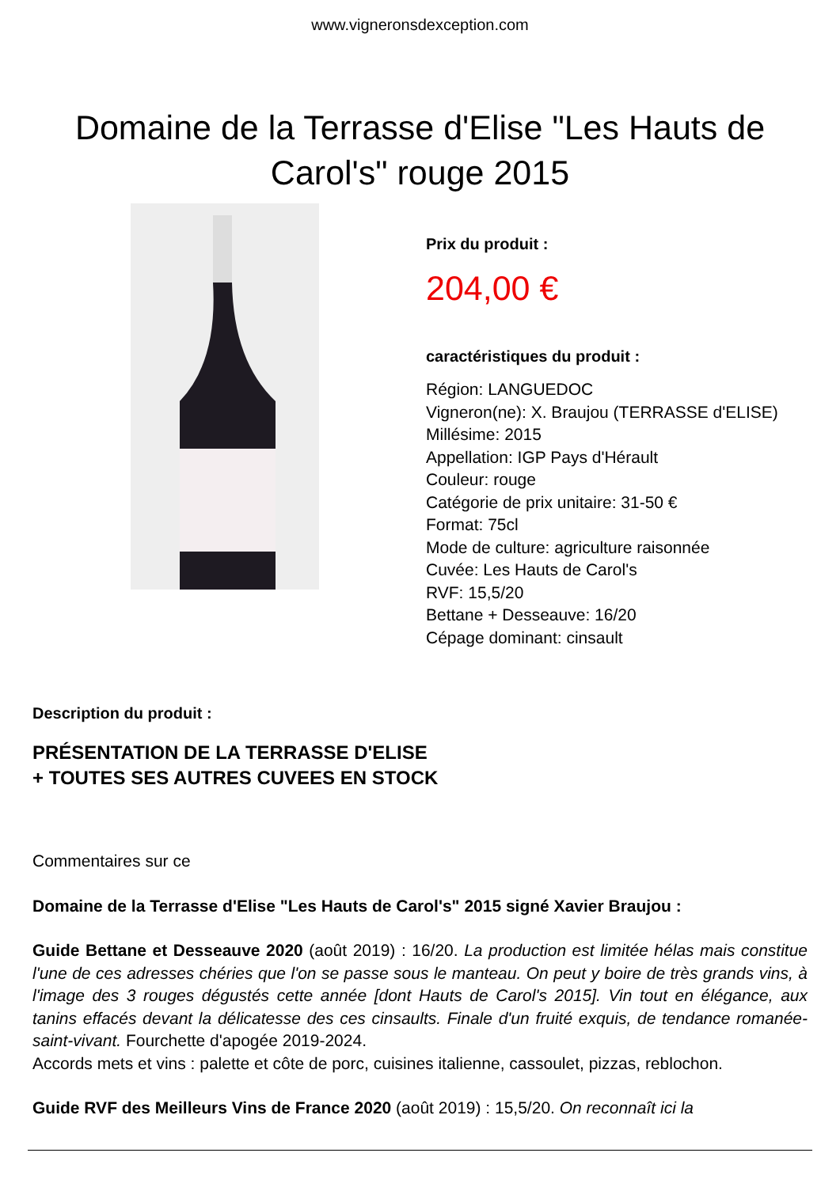www.vigneronsdexception.com
Domaine de la Terrasse d'Elise "Les Hauts de Carol's" rouge 2015
Prix du produit :
204,00 €
caractéristiques du produit :
Région: LANGUEDOC
Vigneron(ne): X. Braujou (TERRASSE d'ELISE)
Millésime: 2015
Appellation: IGP Pays d'Hérault
Couleur: rouge
Catégorie de prix unitaire: 31-50 €
Format: 75cl
Mode de culture: agriculture raisonnée
Cuvée: Les Hauts de Carol's
RVF: 15,5/20
Bettane + Desseauve: 16/20
Cépage dominant: cinsault
Description du produit :
PRÉSENTATION DE LA TERRASSE D'ELISE
+ TOUTES SES AUTRES CUVEES EN STOCK
Commentaires sur ce
Domaine de la Terrasse d'Elise "Les Hauts de Carol's" 2015 signé Xavier Braujou :
Guide Bettane et Desseauve 2020 (août 2019) : 16/20. La production est limitée hélas mais constitue l'une de ces adresses chéries que l'on se passe sous le manteau. On peut y boire de très grands vins, à l'image des 3 rouges dégustés cette année [dont Hauts de Carol's 2015]. Vin tout en élégance, aux tanins effacés devant la délicatesse des ces cinsaults. Finale d'un fruité exquis, de tendance romanée-saint-vivant. Fourchette d'apogée 2019-2024.
Accords mets et vins : palette et côte de porc, cuisines italienne, cassoulet, pizzas, reblochon.
Guide RVF des Meilleurs Vins de France 2020 (août 2019) : 15,5/20. On reconnaît ici la